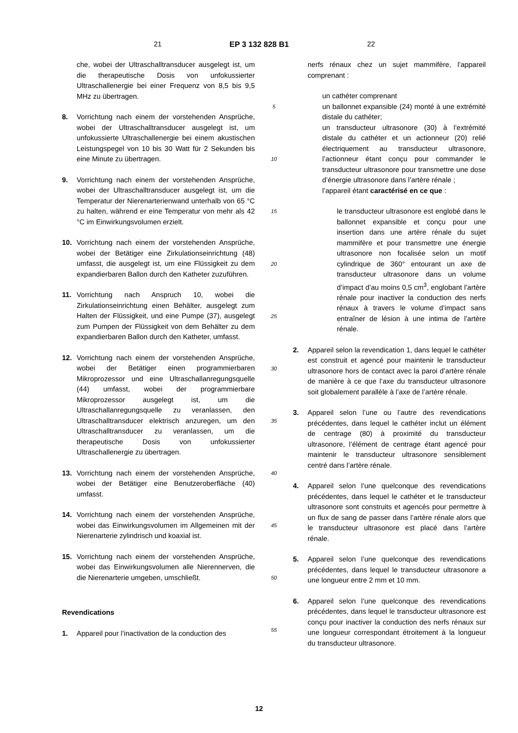21 EP 3 132 828 B1 22
che, wobei der Ultraschalltransducer ausgelegt ist, um die therapeutische Dosis von unfokussierter Ultraschallenergie bei einer Frequenz von 8,5 bis 9,5 MHz zu übertragen.
8. Vorrichtung nach einem der vorstehenden Ansprüche, wobei der Ultraschalltransducer ausgelegt ist, um unfokussierte Ultraschallenergie bei einem akustischen Leistungspegel von 10 bis 30 Watt für 2 Sekunden bis eine Minute zu übertragen.
9. Vorrichtung nach einem der vorstehenden Ansprüche, wobei der Ultraschalltransducer ausgelegt ist, um die Temperatur der Nierenarterienwand unterhalb von 65 °C zu halten, während er eine Temperatur von mehr als 42 °C im Einwirkungsvolumen erzielt.
10. Vorrichtung nach einem der vorstehenden Ansprüche, wobei der Betätiger eine Zirkulationseinrichtung (48) umfasst, die ausgelegt ist, um eine Flüssigkeit zu dem expandierbaren Ballon durch den Katheter zuzuführen.
11. Vorrichtung nach Anspruch 10, wobei die Zirkulationseinrichtung einen Behälter, ausgelegt zum Halten der Flüssigkeit, und eine Pumpe (37), ausgelegt zum Pumpen der Flüssigkeit von dem Behälter zu dem expandierbaren Ballon durch den Katheter, umfasst.
12. Vorrichtung nach einem der vorstehenden Ansprüche, wobei der Betätiger einen programmierbaren Mikroprozessor und eine Ultraschallanregungsquelle (44) umfasst, wobei der programmierbare Mikroprozessor ausgelegt ist, um die Ultraschallanregungsquelle zu veranlassen, den Ultraschalltransducer elektrisch anzuregen, um den Ultraschalltransducer zu veranlassen, um die therapeutische Dosis von unfokussierter Ultraschallenergie zu übertragen.
13. Vorrichtung nach einem der vorstehenden Ansprüche, wobei der Betätiger eine Benutzeroberfläche (40) umfasst.
14. Vorrichtung nach einem der vorstehenden Ansprüche, wobei das Einwirkungsvolumen im Allgemeinen mit der Nierenarterie zylindrisch und koaxial ist.
15. Vorrichtung nach einem der vorstehenden Ansprüche, wobei das Einwirkungsvolumen alle Nierennerven, die die Nierenarterie umgeben, umschließt.
Revendications
1. Appareil pour l’inactivation de la conduction des
5
10
15
20
25
30
35
40
45
50
55
nerfs rénaux chez un sujet mammifère, l’appareil comprenant :
un cathéter comprenant
un ballonnet expansible (24) monté à une extrémité distale du cathéter;
un transducteur ultrasonore (30) à l’extrémité distale du cathéter et un actionneur (20) relié électriquement au transducteur ultrasonore, l’actionneur étant conçu pour commander le transducteur ultrasonore pour transmettre une dose d’énergie ultrasonore dans l’artère rénale ;
l’appareil étant caractérisé en ce que :
le transducteur ultrasonore est englobé dans le ballonnet expansible et conçu pour une insertion dans une artère rénale du sujet mammifère et pour transmettre une énergie ultrasonore non focalisée selon un motif cylindrique de 360° entourant un axe de transducteur ultrasonore dans un volume d’impact d’au moins 0,5 cm<sup>3</sup>, englobant l’artère rénale pour inactiver la conduction des nerfs rénaux à travers le volume d’impact sans entraîner de lésion à une intima de l’artère rénale.
2. Appareil selon la revendication 1, dans lequel le cathéter est construit et agencé pour maintenir le transducteur ultrasonore hors de contact avec la paroi d’artère rénale de manière à ce que l’axe du transducteur ultrasonore soit globalement parallèle à l’axe de l’artère rénale.
3. Appareil selon l’une ou l’autre des revendications précédentes, dans lequel le cathéter inclut un élément de centrage (80) à proximité du transducteur ultrasonore, l’élément de centrage étant agencé pour maintenir le transducteur ultrasonore sensiblement centré dans l’artère rénale.
4. Appareil selon l’une quelconque des revendications précédentes, dans lequel le cathéter et le transducteur ultrasonore sont construits et agencés pour permettre à un flux de sang de passer dans l’artère rénale alors que le transducteur ultrasonore est placé dans l’artère rénale.
5. Appareil selon l’une quelconque des revendications précédentes, dans lequel le transducteur ultrasonore a une longueur entre 2 mm et 10 mm.
6. Appareil selon l’une quelconque des revendications précédentes, dans lequel le transducteur ultrasonore est conçu pour inactiver la conduction des nerfs rénaux sur une longueur correspondant étroitement à la longueur du transducteur ultrasonore.
12